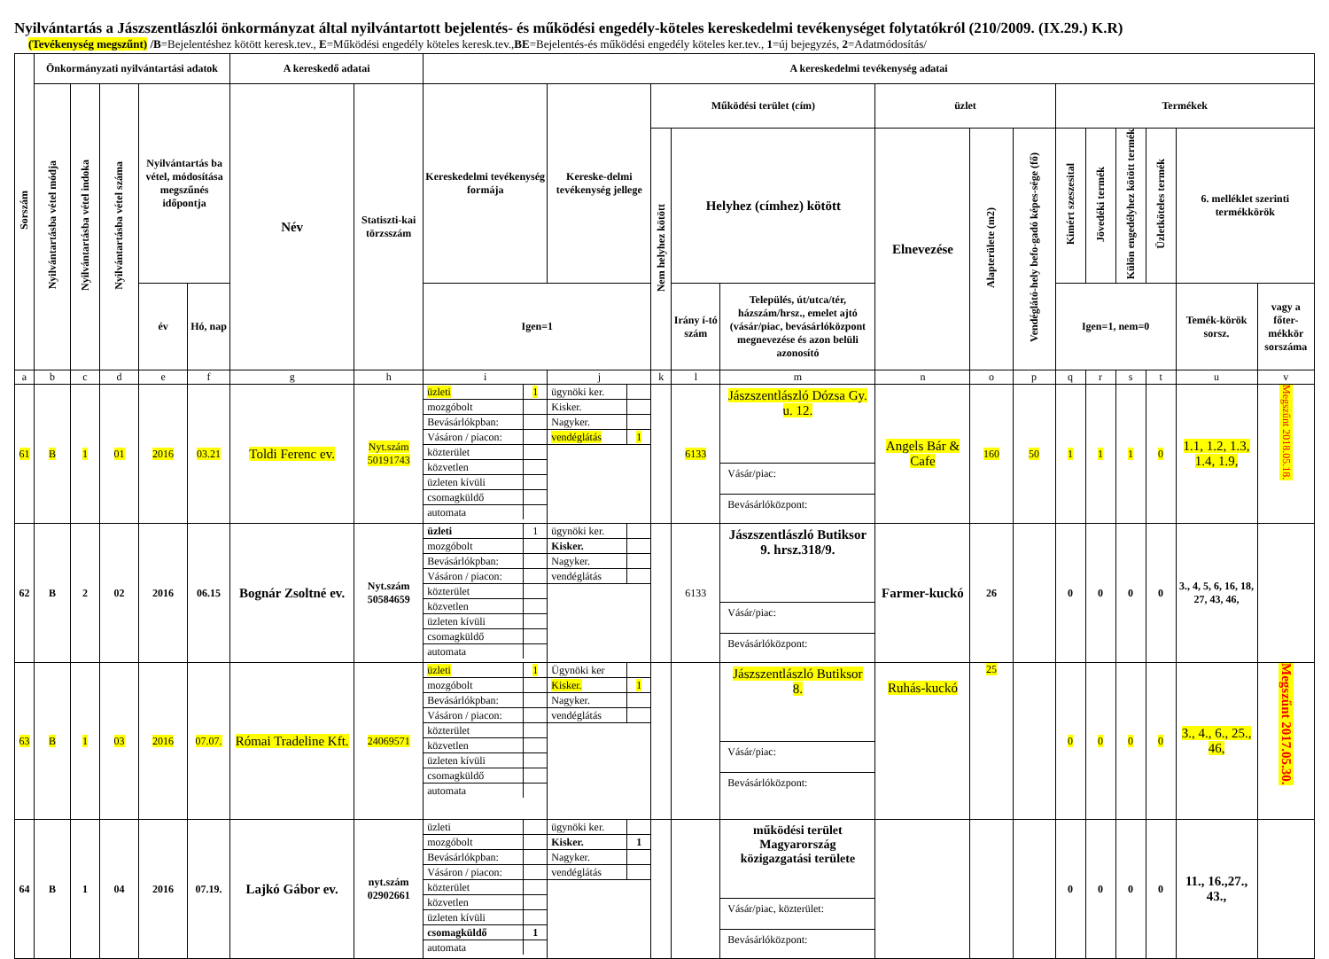Nyilvántartás a Jászszentlászlói önkormányzat által nyilvántartott bejelentés- és működési engedély-köteles kereskedelmi tevékenységet folytatókról (210/2009. (IX.29.) K.R)
(Tevékenység megszűnt) /B=Bejelentéshez kötött keresk.tev., E=Működési engedély köteles keresk.tev.,BE=Bejelentés-és működési engedély köteles ker.tev., 1=új bejegyzés, 2=Adatmódosítás/
| Sorszám | Önkormányzati nyilvántartási adatok | | | | | A kereskedő adatai | | A kereskedelmi tevékenység adatai | | | | | | | | | | | | | |
| --- | --- | --- | --- | --- | --- | --- | --- | --- | --- | --- | --- | --- | --- | --- | --- | --- | --- | --- | --- | --- | --- |
| | Nyilvántartásba vétel módja | Nyilvántartásba vétel indoka | Nyilvántartásba vétel száma | Nyilvántartás ba vétel, módosítása megszűnés időpontja | | Név | Statiszti-kai törzsszám | Kereskedelmi tevékenység formája | Kereske-delmi tevékenység jellege | Működési terület (cím) | | | üzlet | | | Termékek | | | | | |
| | | | | | | | | | | Nem helyhez kötött | Helyhez (címhez) kötött | | Elnevezése | Alapterülete (m2) | Vendéglátó-hely befo-gadó képes-sége (fő) | Kimért szeszesital | Jövedéki termék | Külön engedélyhez kötött termék | Üzletköteles termék | 6. melléklet szerinti termékkörök | |
| | | | | év | Hó, nap | | | Igen=1 | | | Irány í-tó szám | Település, út/utca/tér, házszám/hrsz., emelet ajtó (vásár/piac, bevásárlóközpont megnevezése és azon belüli azonosító | | | | Igen=1, nem=0 | | | | Temék-körök sorsz. | vagy a főter-mékkör sorszáma |
| a | b | c | d | e | f | g | h | i | j | k | l | m | n | o | p | q | r | s | t | u | v |
| 61 | B | 1 | 01 | 2016 | 03.21 | Toldi Ferenc ev. | Nyt.szám 50191743 | / üzleti / 1 / / mozgóbolt / / / Bevásárlókpban: / / / Vásáron / piacon: / / / közterület / / / közvetlen / / / üzleten kívüli / / / csomagküldő / / / automata / / | / ügynöki ker. / / / Kisker. / / / Nagyker. / / / vendéglátás / 1 / | | 6133 | Jászszentlászló Dózsa Gy. u. 12. Vásár/piac: Bevásárlóközpont: | Angels Bár & Cafe | 160 | 50 | 1 | 1 | 1 | 0 | 1.1, 1.2, 1.3, 1.4, 1.9, | Megszűnt 2018.05.18. |
| 62 | B | 2 | 02 | 2016 | 06.15 | Bognár Zsoltné ev. | Nyt.szám 50584659 | / üzleti / 1 / / mozgóbolt / / / Bevásárlókpban: / / / Vásáron / piacon: / / / közterület / / / közvetlen / / / üzleten kívüli / / / csomagküldő / / / automata / / | / ügynöki ker. / / / Kisker. / / / Nagyker. / / / vendéglátás / / | | 6133 | Jászszentlászló Butiksor 9. hrsz.318/9. Vásár/piac: Bevásárlóközpont: | Farmer-kuckó | 26 | | 0 | 0 | 0 | 0 | 3., 4, 5, 6, 16, 18, 27, 43, 46, | |
| 63 | B | 1 | 03 | 2016 | 07.07. | Római Tradeline Kft. | 24069571 | / üzleti / 1 / / mozgóbolt / / / Bevásárlókpban: / / / Vásáron / piacon: / / / közterület / / / közvetlen / / / üzleten kívüli / / / csomagküldő / / / automata / / | / Ügynöki ker / / / Kisker. / 1 / / Nagyker. / / / vendéglátás / / | | | Jászszentlászló Butiksor 8. Vásár/piac: Bevásárlóközpont: | Ruhás-kuckó | 25 | | 0 | 0 | 0 | 0 | 3., 4., 6., 25., 46, | Megszűnt 2017.05.30. |
| 64 | B | 1 | 04 | 2016 | 07.19. | Lajkó Gábor ev. | nyt.szám 02902661 | / üzleti / / / mozgóbolt / / / Bevásárlókpban: / / / Vásáron / piacon: / / / közterület / / / közvetlen / / / üzleten kívüli / / / csomagküldő / 1 / / automata / / | / ügynöki ker. / / / Kisker. / 1 / / Nagyker. / / / vendéglátás / / | | | működési terület Magyarország közigazgatási területe Vásár/piac, közterület: Bevásárlóközpont: | | | | 0 | 0 | 0 | 0 | 11., 16.,27., 43., | |